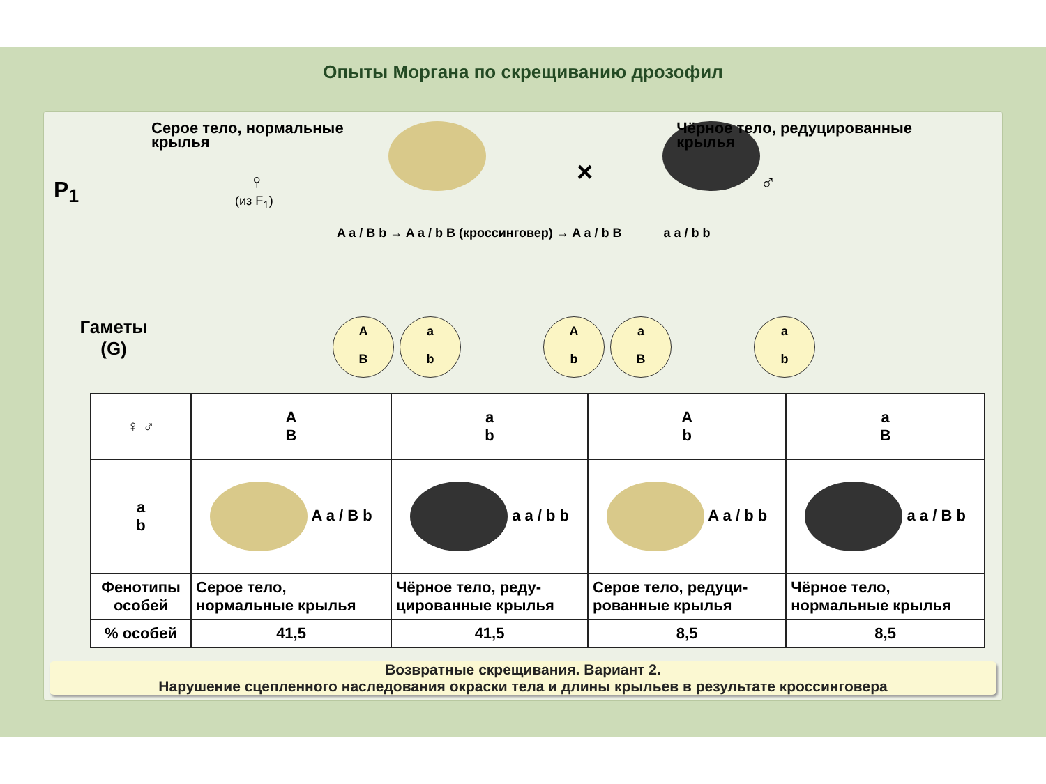Опыты Моргана по скрещиванию дрозофил
P<sub>1</sub>
Серое тело, нормальные
крылья
♀
(из F<sub>1</sub>)
×
Чёрное тело, редуцированные
крылья
♂
A a / B b → A a / b B (кроссинговер) → A a / b B a a / b b
Гаметы
(G)
A
B a
b
A
b a
B
a
b
| ♀ ♂ | A B | a b | A b | a B |
| a b | A a / B b | a a / b b | A a / b b | a a / B b |
| Фенотипы особей | Серое тело, нормальные крылья | Чёрное тело, реду- цированные крылья | Серое тело, редуци- рованные крылья | Чёрное тело, нормальные крылья |
| % особей | 41,5 | 41,5 | 8,5 | 8,5 |
Возвратные скрещивания. Вариант 2.
Нарушение сцепленного наследования окраски тела и длины крыльев в результате кроссинговера